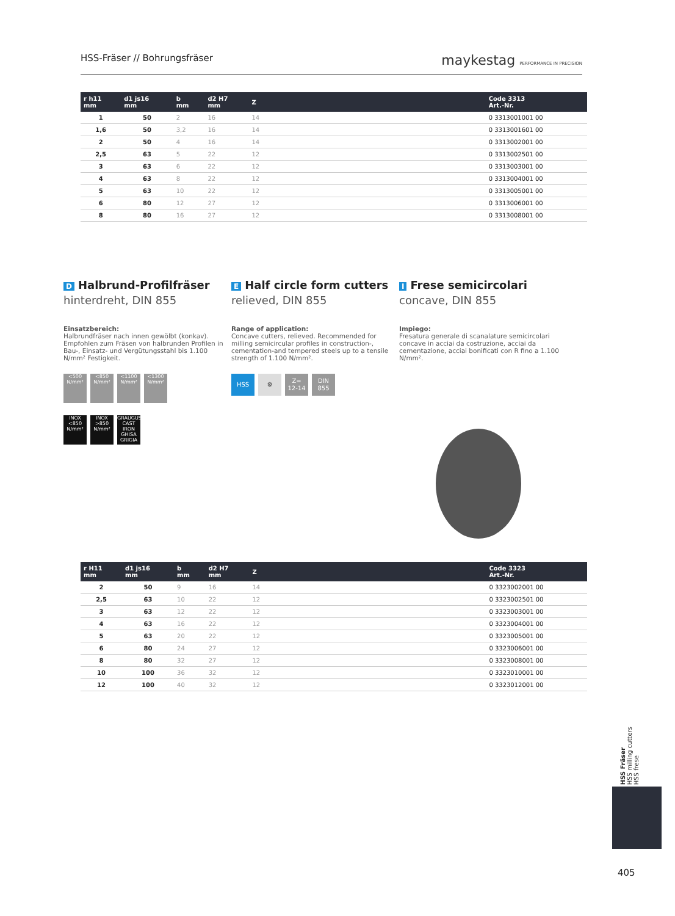HSS-Fräser // Bohrungsfräser maykestag PERFORMANCE IN PRECISION
| r h11 mm | d1 js16 mm | b mm | d2 H7 mm | Z | | Code 3313 Art.-Nr. |
| --- | --- | --- | --- | --- | --- | --- |
| 1 | 50 | 2 | 16 | 14 | | 0 3313001001 00 |
| 1,6 | 50 | 3,2 | 16 | 14 | | 0 3313001601 00 |
| 2 | 50 | 4 | 16 | 14 | | 0 3313002001 00 |
| 2,5 | 63 | 5 | 22 | 12 | | 0 3313002501 00 |
| 3 | 63 | 6 | 22 | 12 | | 0 3313003001 00 |
| 4 | 63 | 8 | 22 | 12 | | 0 3313004001 00 |
| 5 | 63 | 10 | 22 | 12 | | 0 3313005001 00 |
| 6 | 80 | 12 | 27 | 12 | | 0 3313006001 00 |
| 8 | 80 | 16 | 27 | 12 | | 0 3313008001 00 |
D Halbrund-Profilfräser
hinterdreht, DIN 855
Einsatzbereich:
Halbrundfräser nach innen gewölbt (konkav). Empfohlen zum Fräsen von halbrunden Profilen in Bau-, Einsatz- und Vergütungsstahl bis 1.100 N/mm² Festigkeit.
<500 N/mm²
<850 N/mm²
<1100 N/mm²
<1300 N/mm²
INOX <850 N/mm²
INOX >850 N/mm²
GRAUGUSS CAST IRON GHISA GRIGIA
E Half circle form cutters
relieved, DIN 855
Range of application:
Concave cutters, relieved. Recommended for milling semicircular profiles in construction-, cementation-and tempered steels up to a tensile strength of 1.100 N/mm².
HSS ⚙
Z=
12-14
DIN
855
I Frese semicircolari
concave, DIN 855
Impiego:
Fresatura generale di scanalature semicircolari concave in acciai da costruzione, acciai da cementazione, acciai bonificati con R fino a 1.100 N/mm².
| r H11 mm | d1 js16 mm | b mm | d2 H7 mm | Z | | Code 3323 Art.-Nr. |
| --- | --- | --- | --- | --- | --- | --- |
| 2 | 50 | 9 | 16 | 14 | | 0 3323002001 00 |
| 2,5 | 63 | 10 | 22 | 12 | | 0 3323002501 00 |
| 3 | 63 | 12 | 22 | 12 | | 0 3323003001 00 |
| 4 | 63 | 16 | 22 | 12 | | 0 3323004001 00 |
| 5 | 63 | 20 | 22 | 12 | | 0 3323005001 00 |
| 6 | 80 | 24 | 27 | 12 | | 0 3323006001 00 |
| 8 | 80 | 32 | 27 | 12 | | 0 3323008001 00 |
| 10 | 100 | 36 | 32 | 12 | | 0 3323010001 00 |
| 12 | 100 | 40 | 32 | 12 | | 0 3323012001 00 |
HSS Fräser
HSS milling cutters
HSS frese
405